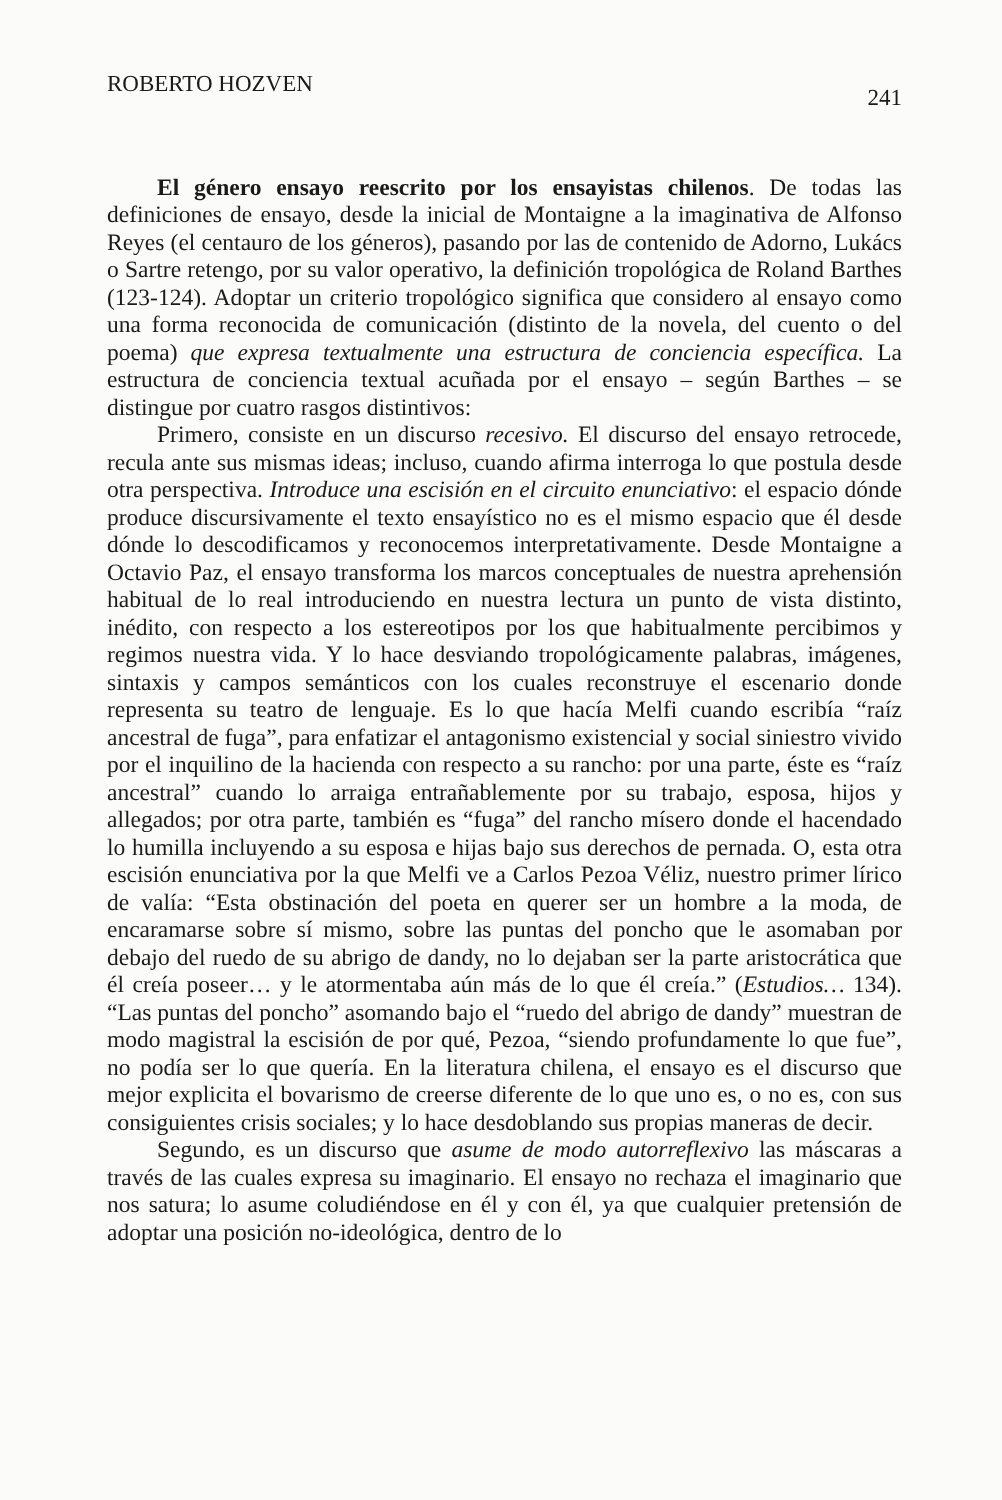ROBERTO HOZVEN 241
El género ensayo reescrito por los ensayistas chilenos. De todas las definiciones de ensayo, desde la inicial de Montaigne a la imaginativa de Alfonso Reyes (el centauro de los géneros), pasando por las de contenido de Adorno, Lukács o Sartre retengo, por su valor operativo, la definición tropológica de Roland Barthes (123-124). Adoptar un criterio tropológico significa que considero al ensayo como una forma reconocida de comunicación (distinto de la novela, del cuento o del poema) que expresa textualmente una estructura de conciencia específica. La estructura de conciencia textual acuñada por el ensayo – según Barthes – se distingue por cuatro rasgos distintivos:
Primero, consiste en un discurso recesivo. El discurso del ensayo retrocede, recula ante sus mismas ideas; incluso, cuando afirma interroga lo que postula desde otra perspectiva. Introduce una escisión en el circuito enunciativo: el espacio dónde produce discursivamente el texto ensayístico no es el mismo espacio que él desde dónde lo descodificamos y reconocemos interpretativamente. Desde Montaigne a Octavio Paz, el ensayo transforma los marcos conceptuales de nuestra aprehensión habitual de lo real introduciendo en nuestra lectura un punto de vista distinto, inédito, con respecto a los estereotipos por los que habitualmente percibimos y regimos nuestra vida. Y lo hace desviando tropológicamente palabras, imágenes, sintaxis y campos semánticos con los cuales reconstruye el escenario donde representa su teatro de lenguaje. Es lo que hacía Melfi cuando escribía “raíz ancestral de fuga”, para enfatizar el antagonismo existencial y social siniestro vivido por el inquilino de la hacienda con respecto a su rancho: por una parte, éste es “raíz ancestral” cuando lo arraiga entrañablemente por su trabajo, esposa, hijos y allegados; por otra parte, también es “fuga” del rancho mísero donde el hacendado lo humilla incluyendo a su esposa e hijas bajo sus derechos de pernada. O, esta otra escisión enunciativa por la que Melfi ve a Carlos Pezoa Véliz, nuestro primer lírico de valía: “Esta obstinación del poeta en querer ser un hombre a la moda, de encaramarse sobre sí mismo, sobre las puntas del poncho que le asomaban por debajo del ruedo de su abrigo de dandy, no lo dejaban ser la parte aristocrática que él creía poseer… y le atormentaba aún más de lo que él creía.” (Estudios… 134). “Las puntas del poncho” asomando bajo el “ruedo del abrigo de dandy” muestran de modo magistral la escisión de por qué, Pezoa, “siendo profundamente lo que fue”, no podía ser lo que quería. En la literatura chilena, el ensayo es el discurso que mejor explicita el bovarismo de creerse diferente de lo que uno es, o no es, con sus consiguientes crisis sociales; y lo hace desdoblando sus propias maneras de decir.
Segundo, es un discurso que asume de modo autorreflexivo las máscaras a través de las cuales expresa su imaginario. El ensayo no rechaza el imaginario que nos satura; lo asume coludiéndose en él y con él, ya que cualquier pretensión de adoptar una posición no-ideológica, dentro de lo